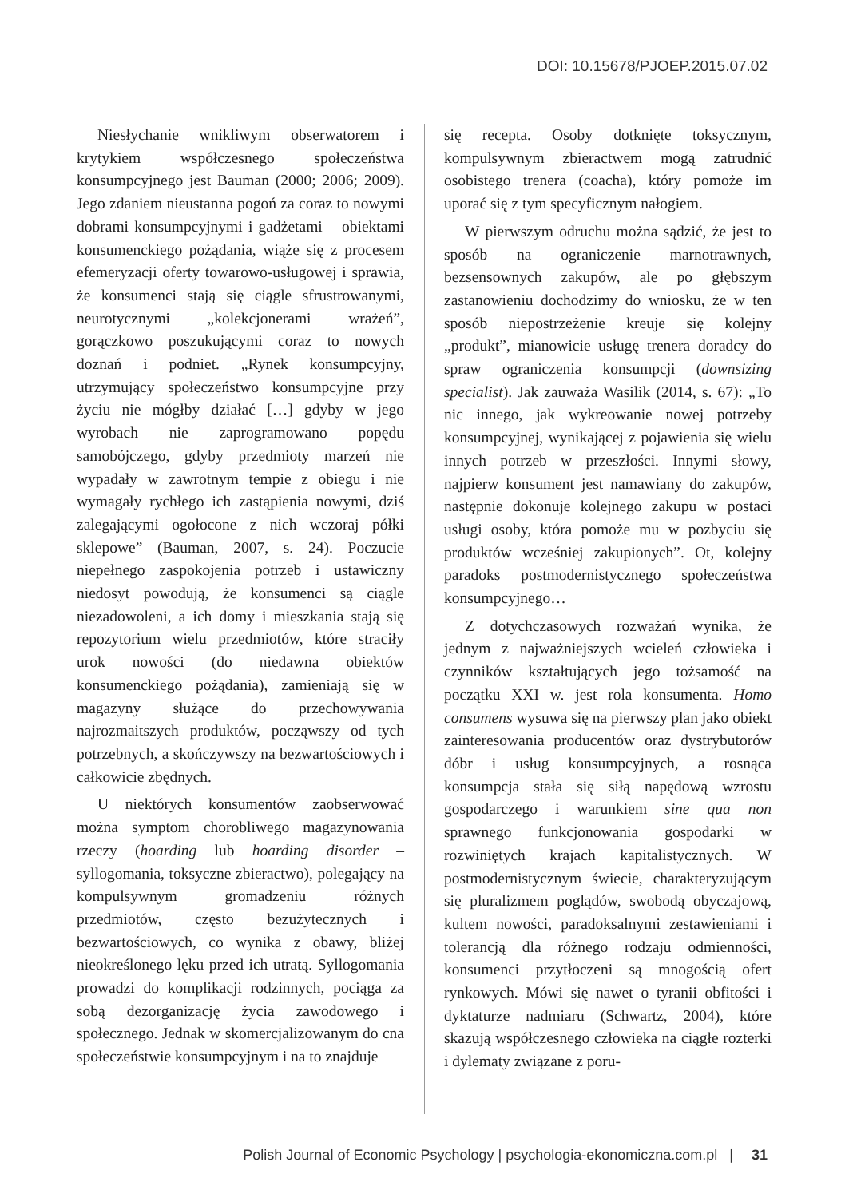DOI: 10.15678/PJOEP.2015.07.02
Niesłychanie wnikliwym obserwatorem i krytykiem współczesnego społeczeństwa konsumpcyjnego jest Bauman (2000; 2006; 2009). Jego zdaniem nieustanna pogoń za coraz to nowymi dobrami konsumpcyjnymi i gadżetami – obiektami konsumenckiego pożądania, wiąże się z procesem efemeryzacji oferty towarowo-usługowej i sprawia, że konsumenci stają się ciągle sfrustrowanymi, neurotycznymi „kolekcjonerami wrażeń”, gorączkowo poszukującymi coraz to nowych doznań i podniet. „Rynek konsumpcyjny, utrzymujący społeczeństwo konsumpcyjne przy życiu nie mógłby działać […] gdyby w jego wyrobach nie zaprogramowano popędu samobójczego, gdyby przedmioty marzeń nie wypadały w zawrotnym tempie z obiegu i nie wymagały rychłego ich zastąpienia nowymi, dziś zalegającymi ogołocone z nich wczoraj półki sklepowe” (Bauman, 2007, s. 24). Poczucie niepełnego zaspokojenia potrzeb i ustawiczny niedosyt powodują, że konsumenci są ciągle niezadowoleni, a ich domy i mieszkania stają się repozytorium wielu przedmiotów, które straciły urok nowości (do niedawna obiektów konsumenckiego pożądania), zamieniają się w magazyny służące do przechowywania najrozmaitszych produktów, począwszy od tych potrzebnych, a skończywszy na bezwartościowych i całkowicie zbędnych.
U niektórych konsumentów zaobserwować można symptom chorobliwego magazynowania rzeczy (hoarding lub hoarding disorder – syllogomania, toksyczne zbieractwo), polegający na kompulsywnym gromadzeniu różnych przedmiotów, często bezużytecznych i bezwartościowych, co wynika z obawy, bliżej nieokreślonego lęku przed ich utratą. Syllogomania prowadzi do komplikacji rodzinnych, pociąga za sobą dezorganizację życia zawodowego i społecznego. Jednak w skomercjalizowanym do cna społeczeństwie konsumpcyjnym i na to znajduje
się recepta. Osoby dotknięte toksycznym, kompulsywnym zbieractwem mogą zatrudnić osobistego trenera (coacha), który pomoże im uporać się z tym specyficznym nałogiem.
W pierwszym odruchu można sądzić, że jest to sposób na ograniczenie marnotrawnych, bezsensownych zakupów, ale po głębszym zastanowieniu dochodzimy do wniosku, że w ten sposób niepostrzeżenie kreuje się kolejny „produkt”, mianowicie usługę trenera doradcy do spraw ograniczenia konsumpcji (downsizing specialist). Jak zauważa Wasilik (2014, s. 67): „To nic innego, jak wykreowanie nowej potrzeby konsumpcyjnej, wynikającej z pojawienia się wielu innych potrzeb w przeszłości. Innymi słowy, najpierw konsument jest namawiany do zakupów, następnie dokonuje kolejnego zakupu w postaci usługi osoby, która pomoże mu w pozbyciu się produktów wcześniej zakupionych”. Ot, kolejny paradoks postmodernistycznego społeczeństwa konsumpcyjnego…
Z dotychczasowych rozważań wynika, że jednym z najważniejszych wcieleń człowieka i czynników kształtujących jego tożsamość na początku XXI w. jest rola konsumenta. Homo consumens wysuwa się na pierwszy plan jako obiekt zainteresowania producentów oraz dystrybutorów dóbr i usług konsumpcyjnych, a rosnąca konsumpcja stała się siłą napędową wzrostu gospodarczego i warunkiem sine qua non sprawnego funkcjonowania gospodarki w rozwiniętych krajach kapitalistycznych. W postmodernistycznym świecie, charakteryzującym się pluralizmem poglądów, swobodą obyczajową, kultem nowości, paradoksalnymi zestawieniami i tolerancją dla różnego rodzaju odmienności, konsumenci przytłoczeni są mnogością ofert rynkowych. Mówi się nawet o tyranii obfitości i dyktaturze nadmiaru (Schwartz, 2004), które skazują współczesnego człowieka na ciągłe rozterki i dylematy związane z poru-
Polish Journal of Economic Psychology | psychologia-ekonomiczna.com.pl | 31